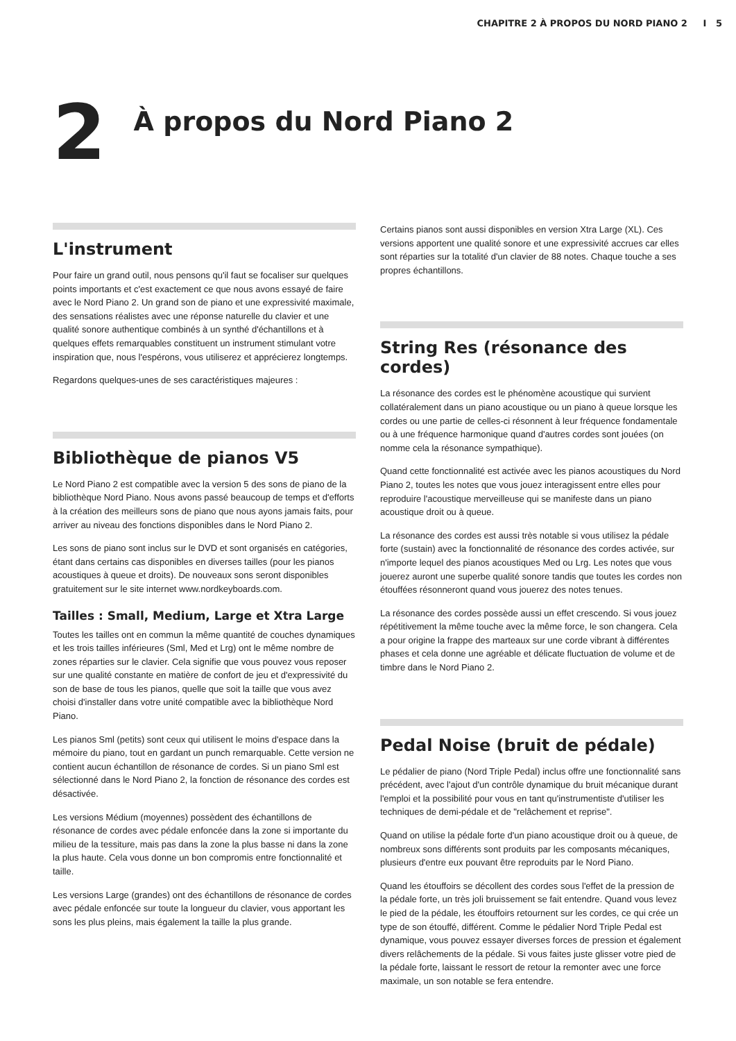CHAPITRE 2 À PROPOS DU NORD PIANO 2 I 5
2
À propos du Nord Piano 2
L'instrument
Pour faire un grand outil, nous pensons qu'il faut se focaliser sur quelques points importants et c'est exactement ce que nous avons essayé de faire avec le Nord Piano 2. Un grand son de piano et une expressivité maximale, des sensations réalistes avec une réponse naturelle du clavier et une qualité sonore authentique combinés à un synthé d'échantillons et à quelques effets remarquables constituent un instrument stimulant votre inspiration que, nous l'espérons, vous utiliserez et apprécierez longtemps.
Regardons quelques-unes de ses caractéristiques majeures :
Bibliothèque de pianos V5
Le Nord Piano 2 est compatible avec la version 5 des sons de piano de la bibliothèque Nord Piano. Nous avons passé beaucoup de temps et d'efforts à la création des meilleurs sons de piano que nous ayons jamais faits, pour arriver au niveau des fonctions disponibles dans le Nord Piano 2.
Les sons de piano sont inclus sur le DVD et sont organisés en catégories, étant dans certains cas disponibles en diverses tailles (pour les pianos acoustiques à queue et droits). De nouveaux sons seront disponibles gratuitement sur le site internet www.nordkeyboards.com.
Tailles : Small, Medium, Large et Xtra Large
Toutes les tailles ont en commun la même quantité de couches dynamiques et les trois tailles inférieures (Sml, Med et Lrg) ont le même nombre de zones réparties sur le clavier. Cela signifie que vous pouvez vous reposer sur une qualité constante en matière de confort de jeu et d'expressivité du son de base de tous les pianos, quelle que soit la taille que vous avez choisi d'installer dans votre unité compatible avec la bibliothèque Nord Piano.
Les pianos Sml (petits) sont ceux qui utilisent le moins d'espace dans la mémoire du piano, tout en gardant un punch remarquable. Cette version ne contient aucun échantillon de résonance de cordes. Si un piano Sml est sélectionné dans le Nord Piano 2, la fonction de résonance des cordes est désactivée.
Les versions Médium (moyennes) possèdent des échantillons de résonance de cordes avec pédale enfoncée dans la zone si importante du milieu de la tessiture, mais pas dans la zone la plus basse ni dans la zone la plus haute. Cela vous donne un bon compromis entre fonctionnalité et taille.
Les versions Large (grandes) ont des échantillons de résonance de cordes avec pédale enfoncée sur toute la longueur du clavier, vous apportant les sons les plus pleins, mais également la taille la plus grande.
Certains pianos sont aussi disponibles en version Xtra Large (XL). Ces versions apportent une qualité sonore et une expressivité accrues car elles sont réparties sur la totalité d'un clavier de 88 notes. Chaque touche a ses propres échantillons.
String Res (résonance des cordes)
La résonance des cordes est le phénomène acoustique qui survient collatéralement dans un piano acoustique ou un piano à queue lorsque les cordes ou une partie de celles-ci résonnent à leur fréquence fondamentale ou à une fréquence harmonique quand d'autres cordes sont jouées (on nomme cela la résonance sympathique).
Quand cette fonctionnalité est activée avec les pianos acoustiques du Nord Piano 2, toutes les notes que vous jouez interagissent entre elles pour reproduire l'acoustique merveilleuse qui se manifeste dans un piano acoustique droit ou à queue.
La résonance des cordes est aussi très notable si vous utilisez la pédale forte (sustain) avec la fonctionnalité de résonance des cordes activée, sur n'importe lequel des pianos acoustiques Med ou Lrg. Les notes que vous jouerez auront une superbe qualité sonore tandis que toutes les cordes non étouffées résonneront quand vous jouerez des notes tenues.
La résonance des cordes possède aussi un effet crescendo. Si vous jouez répétitivement la même touche avec la même force, le son changera. Cela a pour origine la frappe des marteaux sur une corde vibrant à différentes phases et cela donne une agréable et délicate fluctuation de volume et de timbre dans le Nord Piano 2.
Pedal Noise (bruit de pédale)
Le pédalier de piano (Nord Triple Pedal) inclus offre une fonctionnalité sans précédent, avec l'ajout d'un contrôle dynamique du bruit mécanique durant l'emploi et la possibilité pour vous en tant qu'instrumentiste d'utiliser les techniques de demi-pédale et de "relâchement et reprise".
Quand on utilise la pédale forte d'un piano acoustique droit ou à queue, de nombreux sons différents sont produits par les composants mécaniques, plusieurs d'entre eux pouvant être reproduits par le Nord Piano.
Quand les étouffoirs se décollent des cordes sous l'effet de la pression de la pédale forte, un très joli bruissement se fait entendre. Quand vous levez le pied de la pédale, les étouffoirs retournent sur les cordes, ce qui crée un type de son étouffé, différent. Comme le pédalier Nord Triple Pedal est dynamique, vous pouvez essayer diverses forces de pression et également divers relâchements de la pédale. Si vous faites juste glisser votre pied de la pédale forte, laissant le ressort de retour la remonter avec une force maximale, un son notable se fera entendre.